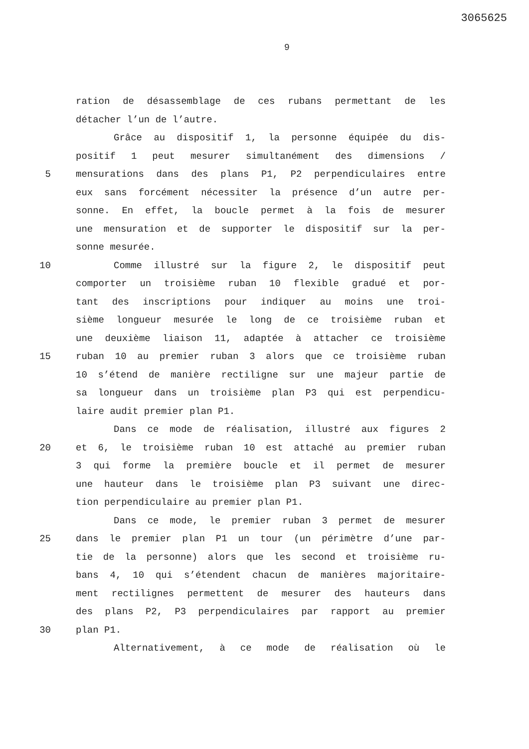3065625
9
ration de désassemblage de ces rubans permettant de les
détacher l’un de l’autre.
Grâce au dispositif 1, la personne équipée du dis-
positif 1 peut mesurer simultanément des dimensions /
5 mensurations dans des plans P1, P2 perpendiculaires entre
eux sans forcément nécessiter la présence d’un autre per-
sonne. En effet, la boucle permet à la fois de mesurer
une mensuration et de supporter le dispositif sur la per-
sonne mesurée.
10 Comme illustré sur la figure 2, le dispositif peut
comporter un troisième ruban 10 flexible gradué et por-
tant des inscriptions pour indiquer au moins une troi-
sième longueur mesurée le long de ce troisième ruban et
une deuxième liaison 11, adaptée à attacher ce troisième
15 ruban 10 au premier ruban 3 alors que ce troisième ruban
10 s’étend de manière rectiligne sur une majeur partie de
sa longueur dans un troisième plan P3 qui est perpendicu-
laire audit premier plan P1.
Dans ce mode de réalisation, illustré aux figures 2
20 et 6, le troisième ruban 10 est attaché au premier ruban
3 qui forme la première boucle et il permet de mesurer
une hauteur dans le troisième plan P3 suivant une direc-
tion perpendiculaire au premier plan P1.
Dans ce mode, le premier ruban 3 permet de mesurer
25 dans le premier plan P1 un tour (un périmètre d’une par-
tie de la personne) alors que les second et troisième ru-
bans 4, 10 qui s’étendent chacun de manières majoritaire-
ment rectilignes permettent de mesurer des hauteurs dans
des plans P2, P3 perpendiculaires par rapport au premier
30 plan P1.
Alternativement, à ce mode de réalisation où le